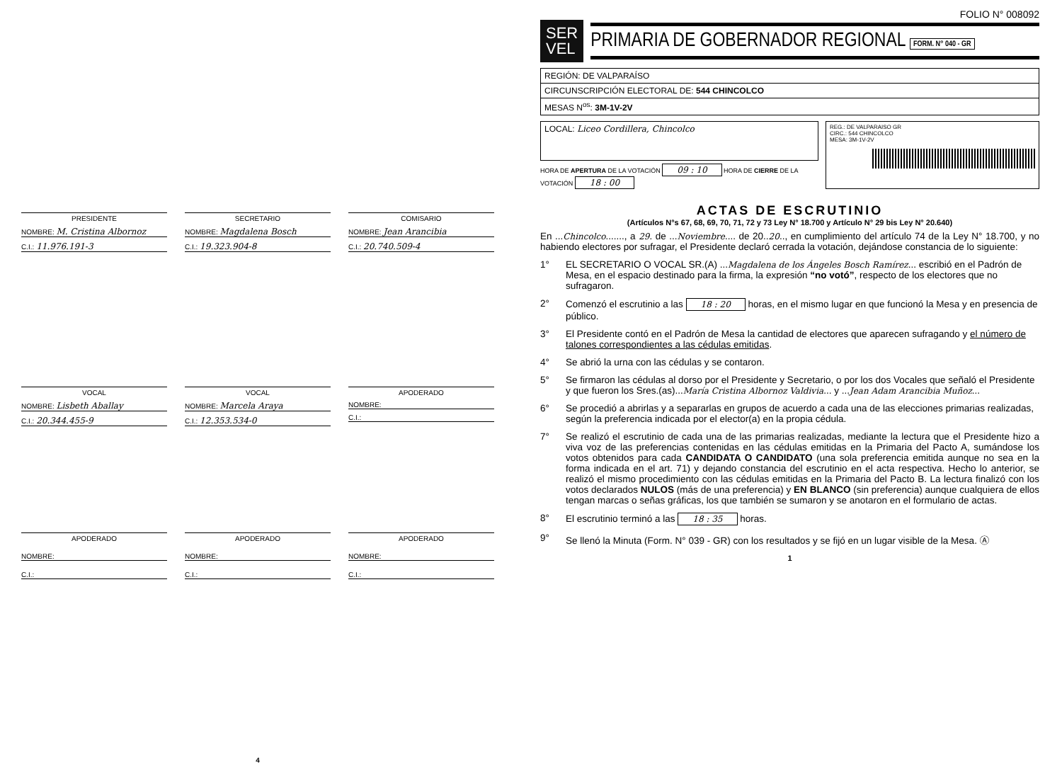PRESIDENTE
NOMBRE: M. Cristina Albornoz
C.I.: 11.976.191-3
SECRETARIO
NOMBRE: Magdalena Bosch
C.I.: 19.323.904-8
COMISARIO
NOMBRE: Jean Arancibia
C.I.: 20.740.509-4
VOCAL
NOMBRE: Lisbeth Aballay
C.I.: 20.344.455-9
VOCAL
NOMBRE: Marcela Araya
C.I.: 12.353.534-0
APODERADO
NOMBRE:
C.I.:
APODERADO
NOMBRE:
C.I.:
APODERADO
NOMBRE:
C.I.:
APODERADO
NOMBRE:
C.I.:
4
FOLIO N° 008092
SER
VEL
PRIMARIA DE GOBERNADOR REGIONAL FORM. N° 040 - GR
REGIÓN: DE VALPARAÍSO
CIRCUNSCRIPCIÓN ELECTORAL DE: 544 CHINCOLCO
MESAS N<sup>os</sup>: 3M-1V-2V
LOCAL: Liceo Cordillera, Chincolco
HORA DE APERTURA DE LA VOTACIÓN 09 : 10 HORA DE CIERRE DE LA VOTACIÓN 18 : 00
REG.: DE VALPARAISO GR
CIRC.: 544 CHINCOLCO
MESA: 3M-1V-2V
ACTAS DE ESCRUTINIO
(Artículos N°s 67, 68, 69, 70, 71, 72 y 73 Ley N° 18.700 y Artículo N° 29 bis Ley N° 20.640)
En ...Chincolco......., a 29. de ...Noviembre.... de 20..20.., en cumplimiento del artículo 74 de la Ley N° 18.700, y no habiendo electores por sufragar, el Presidente declaró cerrada la votación, dejándose constancia de lo siguiente:
1° EL SECRETARIO O VOCAL SR.(A) ...Magdalena de los Ángeles Bosch Ramírez... escribió en el Padrón de Mesa, en el espacio destinado para la firma, la expresión “no votó”, respecto de los electores que no sufragaron.
2° Comenzó el escrutinio a las 18 : 20 horas, en el mismo lugar en que funcionó la Mesa y en presencia de público.
3° El Presidente contó en el Padrón de Mesa la cantidad de electores que aparecen sufragando y el número de talones correspondientes a las cédulas emitidas.
4° Se abrió la urna con las cédulas y se contaron.
5° Se firmaron las cédulas al dorso por el Presidente y Secretario, o por los dos Vocales que señaló el Presidente y que fueron los Sres.(as)...María Cristina Albornoz Valdivia... y ...Jean Adam Arancibia Muñoz...
6° Se procedió a abrirlas y a separarlas en grupos de acuerdo a cada una de las elecciones primarias realizadas, según la preferencia indicada por el elector(a) en la propia cédula.
7° Se realizó el escrutinio de cada una de las primarias realizadas, mediante la lectura que el Presidente hizo a viva voz de las preferencias contenidas en las cédulas emitidas en la Primaria del Pacto A, sumándose los votos obtenidos para cada CANDIDATA O CANDIDATO (una sola preferencia emitida aunque no sea en la forma indicada en el art. 71) y dejando constancia del escrutinio en el acta respectiva. Hecho lo anterior, se realizó el mismo procedimiento con las cédulas emitidas en la Primaria del Pacto B. La lectura finalizó con los votos declarados NULOS (más de una preferencia) y EN BLANCO (sin preferencia) aunque cualquiera de ellos tengan marcas o señas gráficas, los que también se sumaron y se anotaron en el formulario de actas.
8° El escrutinio terminó a las 18 : 35 horas.
9° Se llenó la Minuta (Form. N° 039 - GR) con los resultados y se fijó en un lugar visible de la Mesa. Ⓐ
1